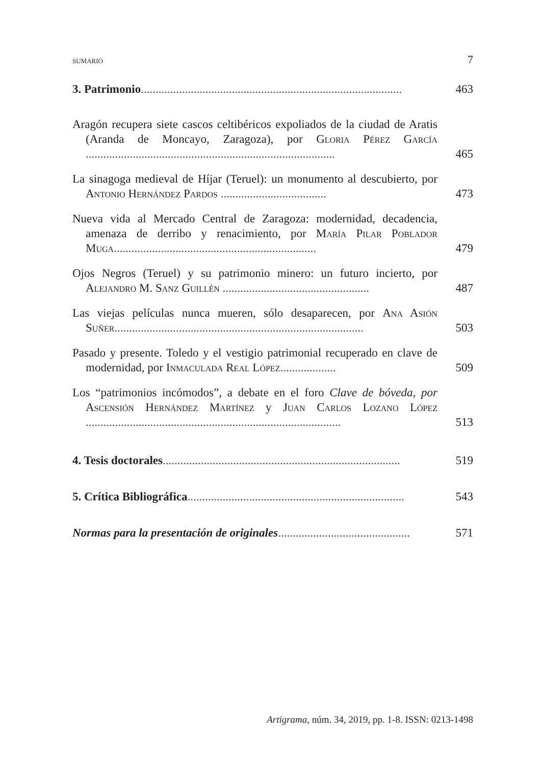SUMARIO 7
3. Patrimonio.........................................................................................
463
Aragón recupera siete cascos celtibéricos expoliados de la ciudad de Aratis (Aranda de Moncayo, Zaragoza), por Gloria Pérez García .....................................................................................
465
La sinagoga medieval de Híjar (Teruel): un monumento al descubierto, por Antonio Hernández Pardos ....................................
473
Nueva vida al Mercado Central de Zaragoza: modernidad, decadencia, amenaza de derribo y renacimiento, por María Pilar Poblador Muga.....................................................................
479
Ojos Negros (Teruel) y su patrimonio minero: un futuro incierto, por Alejandro M. Sanz Guillén ..................................................
487
Las viejas películas nunca mueren, sólo desaparecen, por Ana Asión Suñer.....................................................................................
503
Pasado y presente. Toledo y el vestigio patrimonial recuperado en clave de modernidad, por Inmaculada Real López...................
509
Los “patrimonios incómodos”, a debate en el foro Clave de bóveda, por Ascensión Hernández Martínez y Juan Carlos Lozano López .......................................................................................
513
4. Tesis doctorales.................................................................................
519
5. Crítica Bibliográfica..........................................................................
543
Normas para la presentación de originales.............................................
571
Artigrama, núm. 34, 2019, pp. 1-8. ISSN: 0213-1498